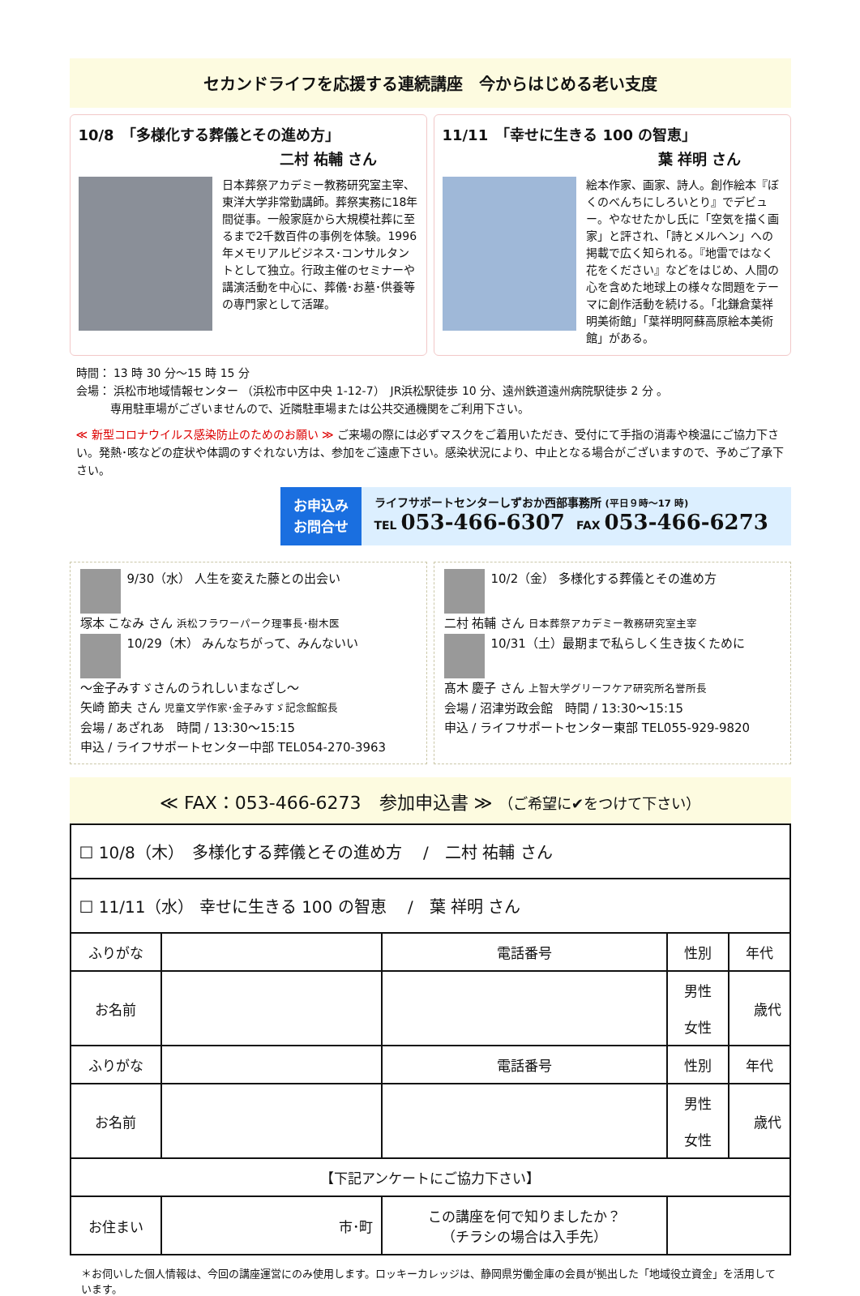セカンドライフを応援する連続講座　今からはじめる老い支度
10/8　「多様化する葬儀とその進め方」
二村 祐輔 さん
日本葬祭アカデミー教務研究室主宰、東洋大学非常勤講師。葬祭実務に18年間従事。一般家庭から大規模社葬に至るまで2千数百件の事例を体験。1996 年メモリアルビジネス･コンサルタントとして独立。行政主催のセミナーや講演活動を中心に、葬儀･お墓･供養等の専門家として活躍。
11/11　「幸せに生きる 100 の智恵」
葉 祥明 さん
絵本作家、画家、詩人。創作絵本『ぼくのべんちにしろいとり』でデビュー。やなせたかし氏に「空気を描く画家」と評され、「詩とメルヘン」への掲載で広く知られる。『地雷ではなく花をください』などをはじめ、人間の心を含めた地球上の様々な問題をテーマに創作活動を続ける。「北鎌倉葉祥明美術館」「葉祥明阿蘇高原絵本美術館」がある。
時間： 13 時 30 分～15 時 15 分
会場： 浜松市地域情報センター （浜松市中区中央 1-12-7）　JR浜松駅徒歩 10 分、遠州鉄道遠州病院駅徒歩 2 分 。
　　　専用駐車場がございませんので、近隣駐車場または公共交通機関をご利用下さい。
≪ 新型コロナウイルス感染防止のためのお願い ≫ ご来場の際には必ずマスクをご着用いただき、受付にて手指の消毒や検温にご協力下さい。発熱･咳などの症状や体調のすぐれない方は、参加をご遠慮下さい。感染状況により、中止となる場合がございますので、予めご了承下さい。
お申込み
お問合せ
ライフサポートセンターしずおか西部事務所 (平日９時～17 時)
TEL 053-466-6307　FAX 053-466-6273
9/30（水） 人生を変えた藤との出会い
塚本 こなみ さん 浜松フラワーパーク理事長･樹木医
10/29（木） みんなちがって、みんないい
～金子みすゞさんのうれしいまなざし～
矢崎 節夫 さん 児童文学作家･金子みすゞ記念館館長
会場 / あざれあ　時間 / 13:30～15:15
申込 / ライフサポートセンター中部 TEL054-270-3963
10/2（金） 多様化する葬儀とその進め方
二村 祐輔 さん 日本葬祭アカデミー教務研究室主宰
10/31（土）最期まで私らしく生き抜くために
髙木 慶子 さん 上智大学グリーフケア研究所名誉所長
会場 / 沼津労政会館　時間 / 13:30～15:15
申込 / ライフサポートセンター東部 TEL055-929-9820
≪ FAX：053-466-6273　参加申込書 ≫ （ご希望に✔をつけて下さい）
| ☐ 10/8（木） 多様化する葬儀とその進め方 / 二村 祐輔 さん | | | | |
| ☐ 11/11（水） 幸せに生きる 100 の智恵 / 葉 祥明 さん | | | | |
| ふりがな | | 電話番号 | 性別 | 年代 |
| お名前 | | | 男性 女性 | 歳代 |
| ふりがな | | 電話番号 | 性別 | 年代 |
| お名前 | | | 男性 女性 | 歳代 |
| 【下記アンケートにご協力下さい】 | | | | |
| お住まい | 市･町 | この講座を何で知りましたか？ （チラシの場合は入手先） | | |
＊お伺いした個人情報は、今回の講座運営にのみ使用します。ロッキーカレッジは、静岡県労働金庫の会員が拠出した「地域役立資金」を活用しています。